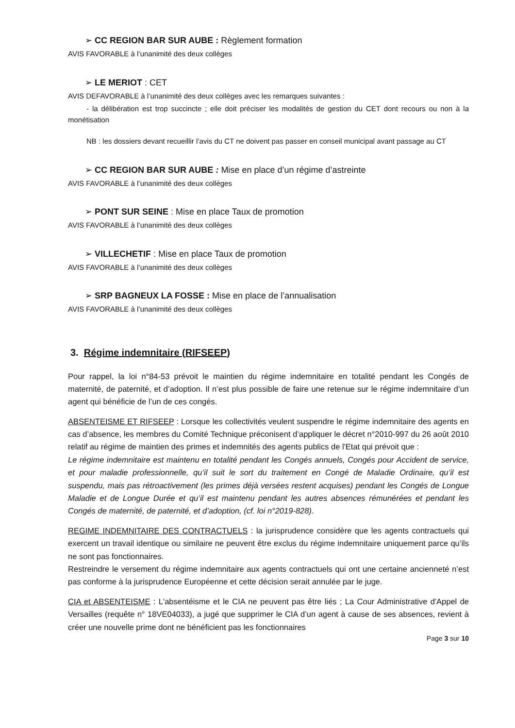➢ CC REGION BAR SUR AUBE : Règlement formation
AVIS FAVORABLE à l’unanimité des deux collèges
➢ LE MERIOT : CET
AVIS DEFAVORABLE à l’unanimité des deux collèges avec les remarques suivantes :
- la délibération est trop succincte ; elle doit préciser les modalités de gestion du CET dont recours ou non à la monétisation
NB : les dossiers devant recueillir l’avis du CT ne doivent pas passer en conseil municipal avant passage au CT
➢ CC REGION BAR SUR AUBE : Mise en place d’un régime d’astreinte
AVIS FAVORABLE à l’unanimité des deux collèges
➢ PONT SUR SEINE : Mise en place Taux de promotion
AVIS FAVORABLE à l’unanimité des deux collèges
➢ VILLECHETIF : Mise en place Taux de promotion
AVIS FAVORABLE à l’unanimité des deux collèges
➢ SRP BAGNEUX LA FOSSE : Mise en place de l’annualisation
AVIS FAVORABLE à l’unanimité des deux collèges
3. Régime indemnitaire (RIFSEEP)
Pour rappel, la loi n°84-53 prévoit le maintien du régime indemnitaire en totalité pendant les Congés de maternité, de paternité, et d’adoption. Il n’est plus possible de faire une retenue sur le régime indemnitaire d’un agent qui bénéficie de l’un de ces congés.
ABSENTEISME ET RIFSEEP : Lorsque les collectivités veulent suspendre le régime indemnitaire des agents en cas d’absence, les membres du Comité Technique préconisent d’appliquer le décret n°2010-997 du 26 août 2010 relatif au régime de maintien des primes et indemnités des agents publics de l'Etat qui prévoit que :
Le régime indemnitaire est maintenu en totalité pendant les Congés annuels, Congés pour Accident de service, et pour maladie professionnelle, qu’il suit le sort du traitement en Congé de Maladie Ordinaire, qu’il est suspendu, mais pas rétroactivement (les primes déjà versées restent acquises) pendant les Congés de Longue Maladie et de Longue Durée et qu’il est maintenu pendant les autres absences rémunérées et pendant les Congés de maternité, de paternité, et d’adoption, (cf. loi n°2019-828).
REGIME INDEMNITAIRE DES CONTRACTUELS : la jurisprudence considère que les agents contractuels qui exercent un travail identique ou similaire ne peuvent être exclus du régime indemnitaire uniquement parce qu’ils ne sont pas fonctionnaires.
Restreindre le versement du régime indemnitaire aux agents contractuels qui ont une certaine ancienneté n’est pas conforme à la jurisprudence Européenne et cette décision serait annulée par le juge.
CIA et ABSENTEISME : L'absentéisme et le CIA ne peuvent pas être liés ; La Cour Administrative d'Appel de Versailles (requête n° 18VE04033), a jugé que supprimer le CIA d’un agent à cause de ses absences, revient à créer une nouvelle prime dont ne bénéficient pas les fonctionnaires
Page 3 sur 10